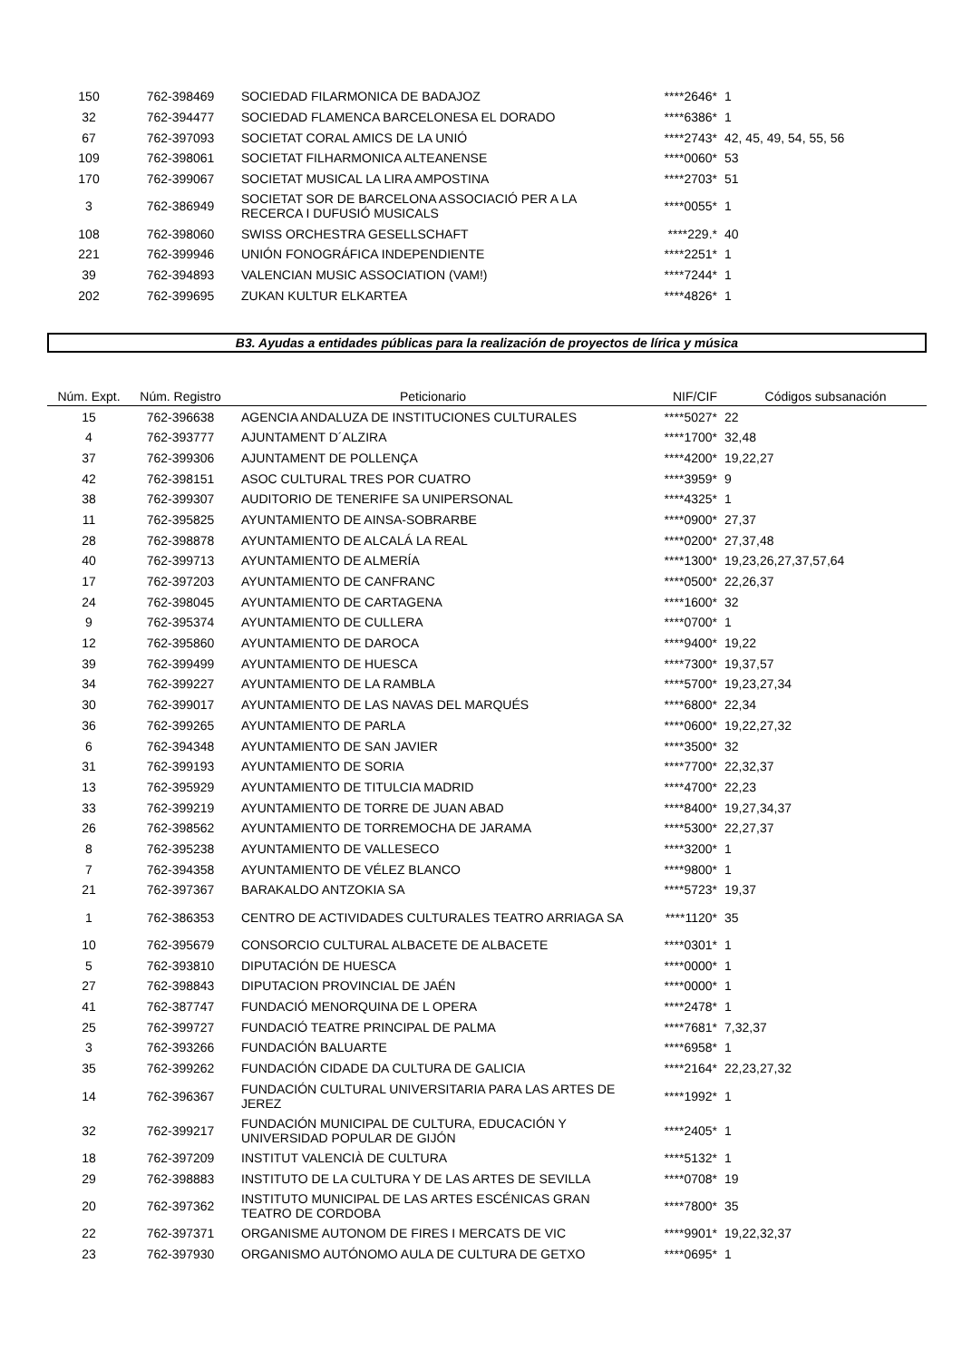| 150 | 762-398469 | SOCIEDAD FILARMONICA DE BADAJOZ | ****2646* | 1 |
| 32 | 762-394477 | SOCIEDAD FLAMENCA BARCELONESA EL DORADO | ****6386* | 1 |
| 67 | 762-397093 | SOCIETAT CORAL AMICS DE LA UNIÓ | ****2743* | 42, 45, 49, 54, 55, 56 |
| 109 | 762-398061 | SOCIETAT FILHARMONICA ALTEANENSE | ****0060* | 53 |
| 170 | 762-399067 | SOCIETAT MUSICAL LA LIRA AMPOSTINA | ****2703* | 51 |
| 3 | 762-386949 | SOCIETAT SOR DE BARCELONA ASSOCIACIÓ PER A LA RECERCA I DUFUSIÓ MUSICALS | ****0055* | 1 |
| 108 | 762-398060 | SWISS ORCHESTRA GESELLSCHAFT | ****229.* | 40 |
| 221 | 762-399946 | UNIÓN FONOGRÁFICA INDEPENDIENTE | ****2251* | 1 |
| 39 | 762-394893 | VALENCIAN MUSIC ASSOCIATION (VAM!) | ****7244* | 1 |
| 202 | 762-399695 | ZUKAN KULTUR ELKARTEA | ****4826* | 1 |
B3. Ayudas a entidades públicas para la realización de proyectos de lírica y música
| Núm. Expt. | Núm. Registro | Peticionario | NIF/CIF | Códigos subsanación |
| --- | --- | --- | --- | --- |
| 15 | 762-396638 | AGENCIA ANDALUZA DE INSTITUCIONES CULTURALES | ****5027* | 22 |
| 4 | 762-393777 | AJUNTAMENT D´ALZIRA | ****1700* | 32,48 |
| 37 | 762-399306 | AJUNTAMENT DE POLLENÇA | ****4200* | 19,22,27 |
| 42 | 762-398151 | ASOC CULTURAL TRES POR CUATRO | ****3959* | 9 |
| 38 | 762-399307 | AUDITORIO DE TENERIFE SA UNIPERSONAL | ****4325* | 1 |
| 11 | 762-395825 | AYUNTAMIENTO DE AINSA-SOBRARBE | ****0900* | 27,37 |
| 28 | 762-398878 | AYUNTAMIENTO DE ALCALÁ LA REAL | ****0200* | 27,37,48 |
| 40 | 762-399713 | AYUNTAMIENTO DE ALMERÍA | ****1300* | 19,23,26,27,37,57,64 |
| 17 | 762-397203 | AYUNTAMIENTO DE CANFRANC | ****0500* | 22,26,37 |
| 24 | 762-398045 | AYUNTAMIENTO DE CARTAGENA | ****1600* | 32 |
| 9 | 762-395374 | AYUNTAMIENTO DE CULLERA | ****0700* | 1 |
| 12 | 762-395860 | AYUNTAMIENTO DE DAROCA | ****9400* | 19,22 |
| 39 | 762-399499 | AYUNTAMIENTO DE HUESCA | ****7300* | 19,37,57 |
| 34 | 762-399227 | AYUNTAMIENTO DE LA RAMBLA | ****5700* | 19,23,27,34 |
| 30 | 762-399017 | AYUNTAMIENTO DE LAS NAVAS DEL MARQUÉS | ****6800* | 22,34 |
| 36 | 762-399265 | AYUNTAMIENTO DE PARLA | ****0600* | 19,22,27,32 |
| 6 | 762-394348 | AYUNTAMIENTO DE SAN JAVIER | ****3500* | 32 |
| 31 | 762-399193 | AYUNTAMIENTO DE SORIA | ****7700* | 22,32,37 |
| 13 | 762-395929 | AYUNTAMIENTO DE TITULCIA MADRID | ****4700* | 22,23 |
| 33 | 762-399219 | AYUNTAMIENTO DE TORRE DE JUAN ABAD | ****8400* | 19,27,34,37 |
| 26 | 762-398562 | AYUNTAMIENTO DE TORREMOCHA DE JARAMA | ****5300* | 22,27,37 |
| 8 | 762-395238 | AYUNTAMIENTO DE VALLESECO | ****3200* | 1 |
| 7 | 762-394358 | AYUNTAMIENTO DE VÉLEZ BLANCO | ****9800* | 1 |
| 21 | 762-397367 | BARAKALDO ANTZOKIA SA | ****5723* | 19,37 |
| 1 | 762-386353 | CENTRO DE ACTIVIDADES CULTURALES TEATRO ARRIAGA SA | ****1120* | 35 |
| 10 | 762-395679 | CONSORCIO CULTURAL ALBACETE DE ALBACETE | ****0301* | 1 |
| 5 | 762-393810 | DIPUTACIÓN DE HUESCA | ****0000* | 1 |
| 27 | 762-398843 | DIPUTACION PROVINCIAL DE JAÉN | ****0000* | 1 |
| 41 | 762-387747 | FUNDACIÓ MENORQUINA DE L OPERA | ****2478* | 1 |
| 25 | 762-399727 | FUNDACIÓ TEATRE PRINCIPAL DE PALMA | ****7681* | 7,32,37 |
| 3 | 762-393266 | FUNDACIÓN BALUARTE | ****6958* | 1 |
| 35 | 762-399262 | FUNDACIÓN CIDADE DA CULTURA DE GALICIA | ****2164* | 22,23,27,32 |
| 14 | 762-396367 | FUNDACIÓN CULTURAL UNIVERSITARIA PARA LAS ARTES DE JEREZ | ****1992* | 1 |
| 32 | 762-399217 | FUNDACIÓN MUNICIPAL DE CULTURA, EDUCACIÓN Y UNIVERSIDAD POPULAR DE GIJÓN | ****2405* | 1 |
| 18 | 762-397209 | INSTITUT VALENCIÀ DE CULTURA | ****5132* | 1 |
| 29 | 762-398883 | INSTITUTO DE LA CULTURA Y DE LAS ARTES DE SEVILLA | ****0708* | 19 |
| 20 | 762-397362 | INSTITUTO MUNICIPAL DE LAS ARTES ESCÉNICAS GRAN TEATRO DE CORDOBA | ****7800* | 35 |
| 22 | 762-397371 | ORGANISME AUTONOM DE FIRES I MERCATS DE VIC | ****9901* | 19,22,32,37 |
| 23 | 762-397930 | ORGANISMO AUTÓNOMO AULA DE CULTURA DE GETXO | ****0695* | 1 |